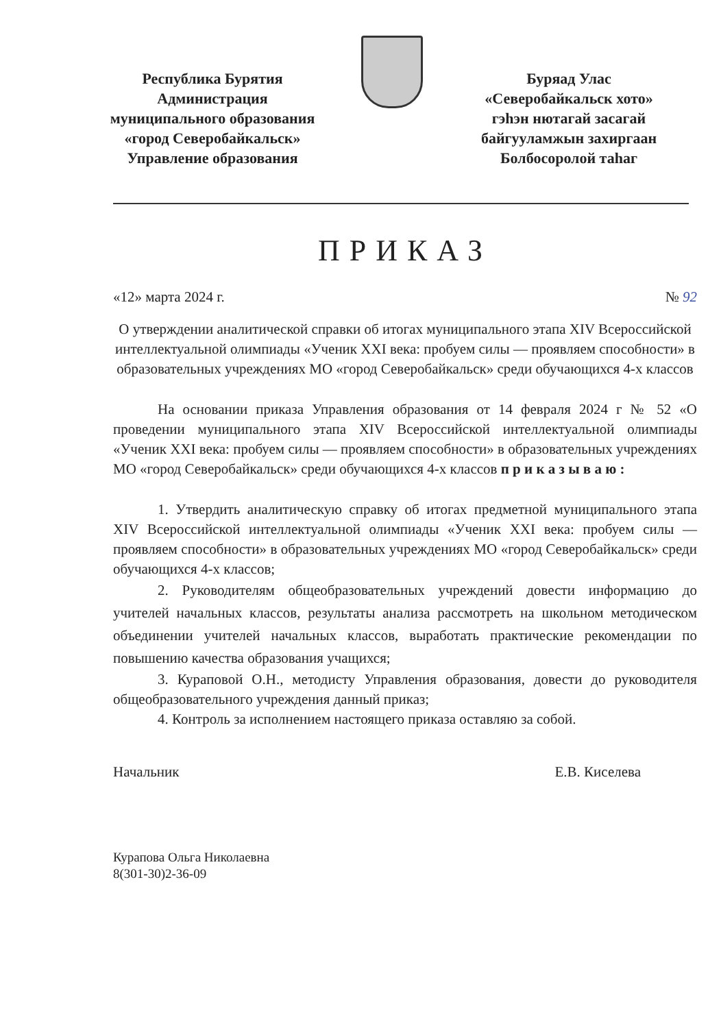Республика Бурятия
Администрация
муниципального образования
«город Северобайкальск»
Управление образования
Буряад Улас
«Северобайкальск хото»
гэһэн нютагай засагай
байгууламжын захиргаан
Болбосоролой таһаг
ПРИКАЗ
«12» марта 2024 г. № 92
О утверждении аналитической справки об итогах муниципального этапа XIV Всероссийской интеллектуальной олимпиады «Ученик XXI века: пробуем силы — проявляем способности» в образовательных учреждениях МО «город Северобайкальск» среди обучающихся 4-х классов
На основании приказа Управления образования от 14 февраля 2024 г № 52 «О проведении муниципального этапа XIV Всероссийской интеллектуальной олимпиады «Ученик XXI века: пробуем силы — проявляем способности» в образовательных учреждениях МО «город Северобайкальск» среди обучающихся 4-х классов п р и к а з ы в а ю :
1. Утвердить аналитическую справку об итогах предметной муниципального этапа XIV Всероссийской интеллектуальной олимпиады «Ученик XXI века: пробуем силы — проявляем способности» в образовательных учреждениях МО «город Северобайкальск» среди обучающихся 4-х классов;
2. Руководителям общеобразовательных учреждений довести информацию до учителей начальных классов, результаты анализа рассмотреть на школьном методическом объединении учителей начальных классов, выработать практические рекомендации по повышению качества образования учащихся;
3. Кураповой О.Н., методисту Управления образования, довести до руководителя общеобразовательного учреждения данный приказ;
4. Контроль за исполнением настоящего приказа оставляю за собой.
Начальник Е.В. Киселева
Курапова Ольга Николаевна
8(301-30)2-36-09